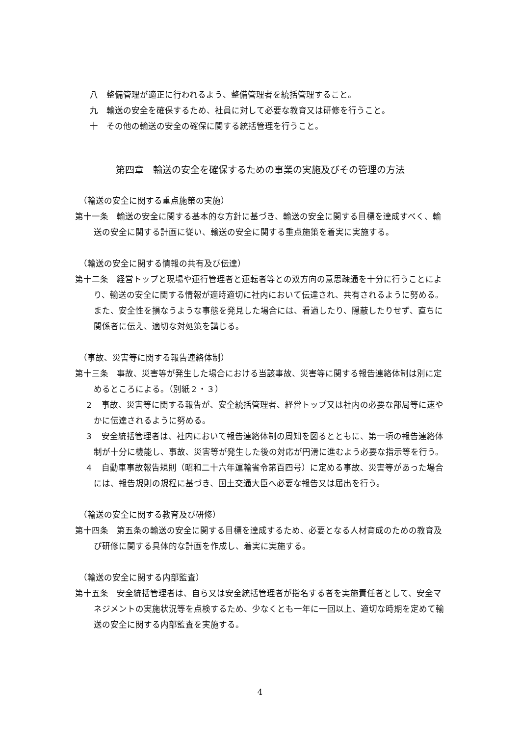八　整備管理が適正に行われるよう、整備管理者を統括管理すること。
九　輸送の安全を確保するため、社員に対して必要な教育又は研修を行うこと。
十　その他の輸送の安全の確保に関する統括管理を行うこと。
第四章　輸送の安全を確保するための事業の実施及びその管理の方法
（輸送の安全に関する重点施策の実施）
第十一条　輸送の安全に関する基本的な方針に基づき、輸送の安全に関する目標を達成すべく、輸送の安全に関する計画に従い、輸送の安全に関する重点施策を着実に実施する。
（輸送の安全に関する情報の共有及び伝達）
第十二条　経営トップと現場や運行管理者と運転者等との双方向の意思疎通を十分に行うことにより、輸送の安全に関する情報が適時適切に社内において伝達され、共有されるように努める。また、安全性を損なうような事態を発見した場合には、看過したり、隠蔽したりせず、直ちに関係者に伝え、適切な対処策を講じる。
（事故、災害等に関する報告連絡体制）
第十三条　事故、災害等が発生した場合における当該事故、災害等に関する報告連絡体制は別に定めるところによる。（別紙２・３）
２　事故、災害等に関する報告が、安全統括管理者、経営トップ又は社内の必要な部局等に速やかに伝達されるように努める。
３　安全統括管理者は、社内において報告連絡体制の周知を図るとともに、第一項の報告連絡体制が十分に機能し、事故、災害等が発生した後の対応が円滑に進むよう必要な指示等を行う。
４　自動車事故報告規則（昭和二十六年運輸省令第百四号）に定める事故、災害等があった場合には、報告規則の規程に基づき、国土交通大臣へ必要な報告又は届出を行う。
（輸送の安全に関する教育及び研修）
第十四条　第五条の輸送の安全に関する目標を達成するため、必要となる人材育成のための教育及び研修に関する具体的な計画を作成し、着実に実施する。
（輸送の安全に関する内部監査）
第十五条　安全統括管理者は、自ら又は安全統括管理者が指名する者を実施責任者として、安全マネジメントの実施状況等を点検するため、少なくとも一年に一回以上、適切な時期を定めて輸送の安全に関する内部監査を実施する。
4